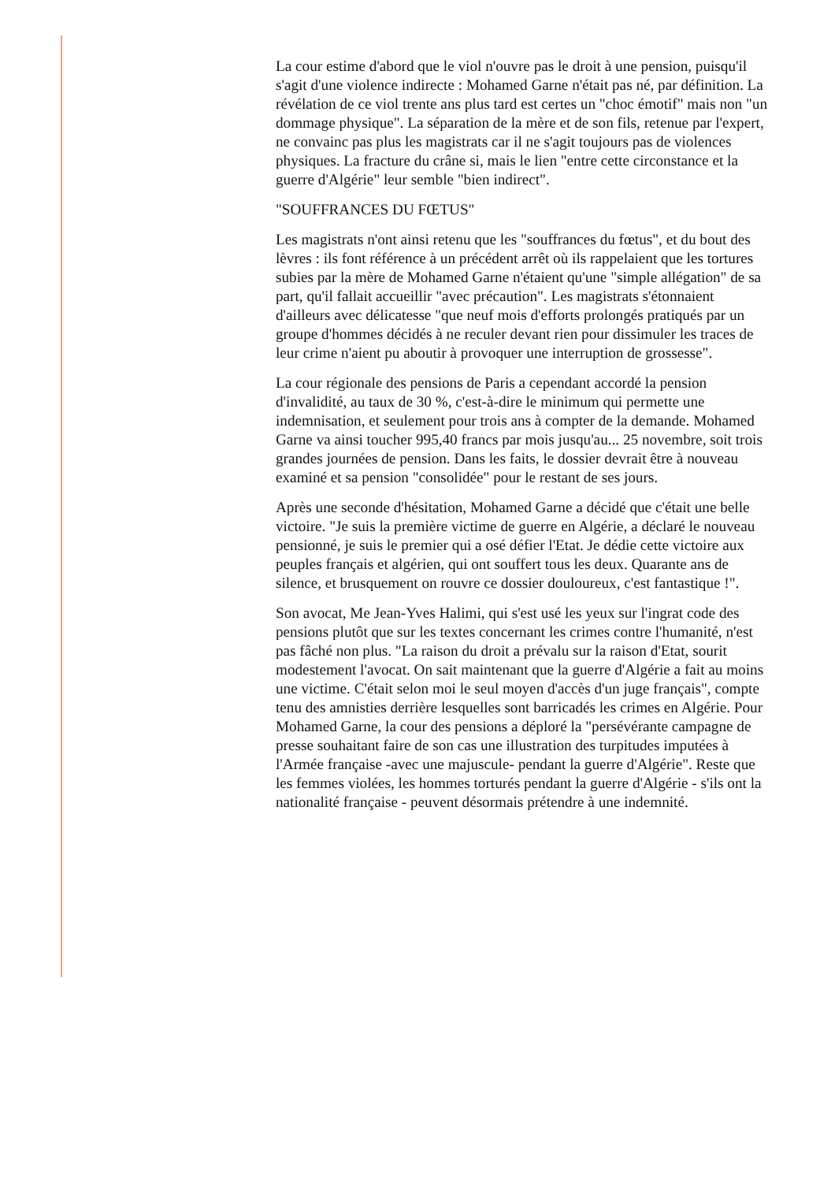La cour estime d'abord que le viol n'ouvre pas le droit à une pension, puisqu'il s'agit d'une violence indirecte : Mohamed Garne n'était pas né, par définition. La révélation de ce viol trente ans plus tard est certes un "choc émotif" mais non "un dommage physique". La séparation de la mère et de son fils, retenue par l'expert, ne convainc pas plus les magistrats car il ne s'agit toujours pas de violences physiques. La fracture du crâne si, mais le lien "entre cette circonstance et la guerre d'Algérie" leur semble "bien indirect".
"SOUFFRANCES DU FŒTUS"
Les magistrats n'ont ainsi retenu que les "souffrances du fœtus", et du bout des lèvres : ils font référence à un précédent arrêt où ils rappelaient que les tortures subies par la mère de Mohamed Garne n'étaient qu'une "simple allégation" de sa part, qu'il fallait accueillir "avec précaution". Les magistrats s'étonnaient d'ailleurs avec délicatesse "que neuf mois d'efforts prolongés pratiqués par un groupe d'hommes décidés à ne reculer devant rien pour dissimuler les traces de leur crime n'aient pu aboutir à provoquer une interruption de grossesse".
La cour régionale des pensions de Paris a cependant accordé la pension d'invalidité, au taux de 30 %, c'est-à-dire le minimum qui permette une indemnisation, et seulement pour trois ans à compter de la demande. Mohamed Garne va ainsi toucher 995,40 francs par mois jusqu'au... 25 novembre, soit trois grandes journées de pension. Dans les faits, le dossier devrait être à nouveau examiné et sa pension "consolidée" pour le restant de ses jours.
Après une seconde d'hésitation, Mohamed Garne a décidé que c'était une belle victoire. "Je suis la première victime de guerre en Algérie, a déclaré le nouveau pensionné, je suis le premier qui a osé défier l'Etat. Je dédie cette victoire aux peuples français et algérien, qui ont souffert tous les deux. Quarante ans de silence, et brusquement on rouvre ce dossier douloureux, c'est fantastique !".
Son avocat, Me Jean-Yves Halimi, qui s'est usé les yeux sur l'ingrat code des pensions plutôt que sur les textes concernant les crimes contre l'humanité, n'est pas fâché non plus. "La raison du droit a prévalu sur la raison d'Etat, sourit modestement l'avocat. On sait maintenant que la guerre d'Algérie a fait au moins une victime. C'était selon moi le seul moyen d'accès d'un juge français", compte tenu des amnisties derrière lesquelles sont barricadés les crimes en Algérie. Pour Mohamed Garne, la cour des pensions a déploré la "persévérante campagne de presse souhaitant faire de son cas une illustration des turpitudes imputées à l'Armée française -avec une majuscule- pendant la guerre d'Algérie". Reste que les femmes violées, les hommes torturés pendant la guerre d'Algérie - s'ils ont la nationalité française - peuvent désormais prétendre à une indemnité.